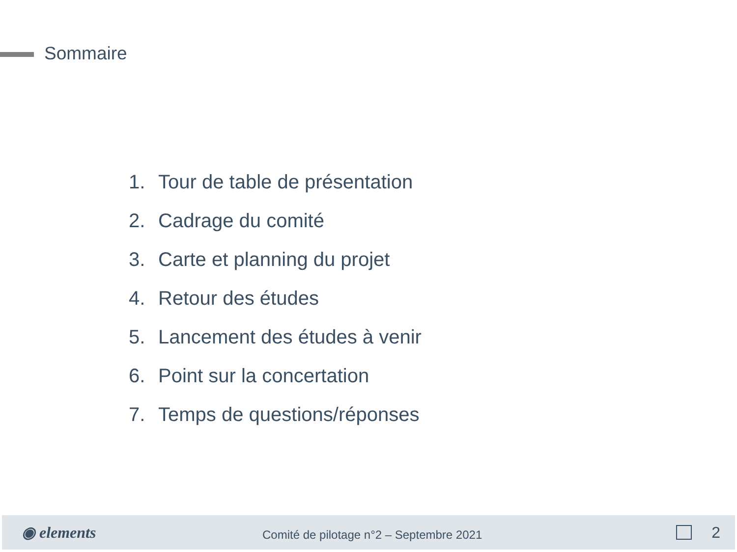Sommaire
1. Tour de table de présentation
2. Cadrage du comité
3. Carte et planning du projet
4. Retour des études
5. Lancement des études à venir
6. Point sur la concertation
7. Temps de questions/réponses
◉ elements
Comité de pilotage n°2 – Septembre 2021
2